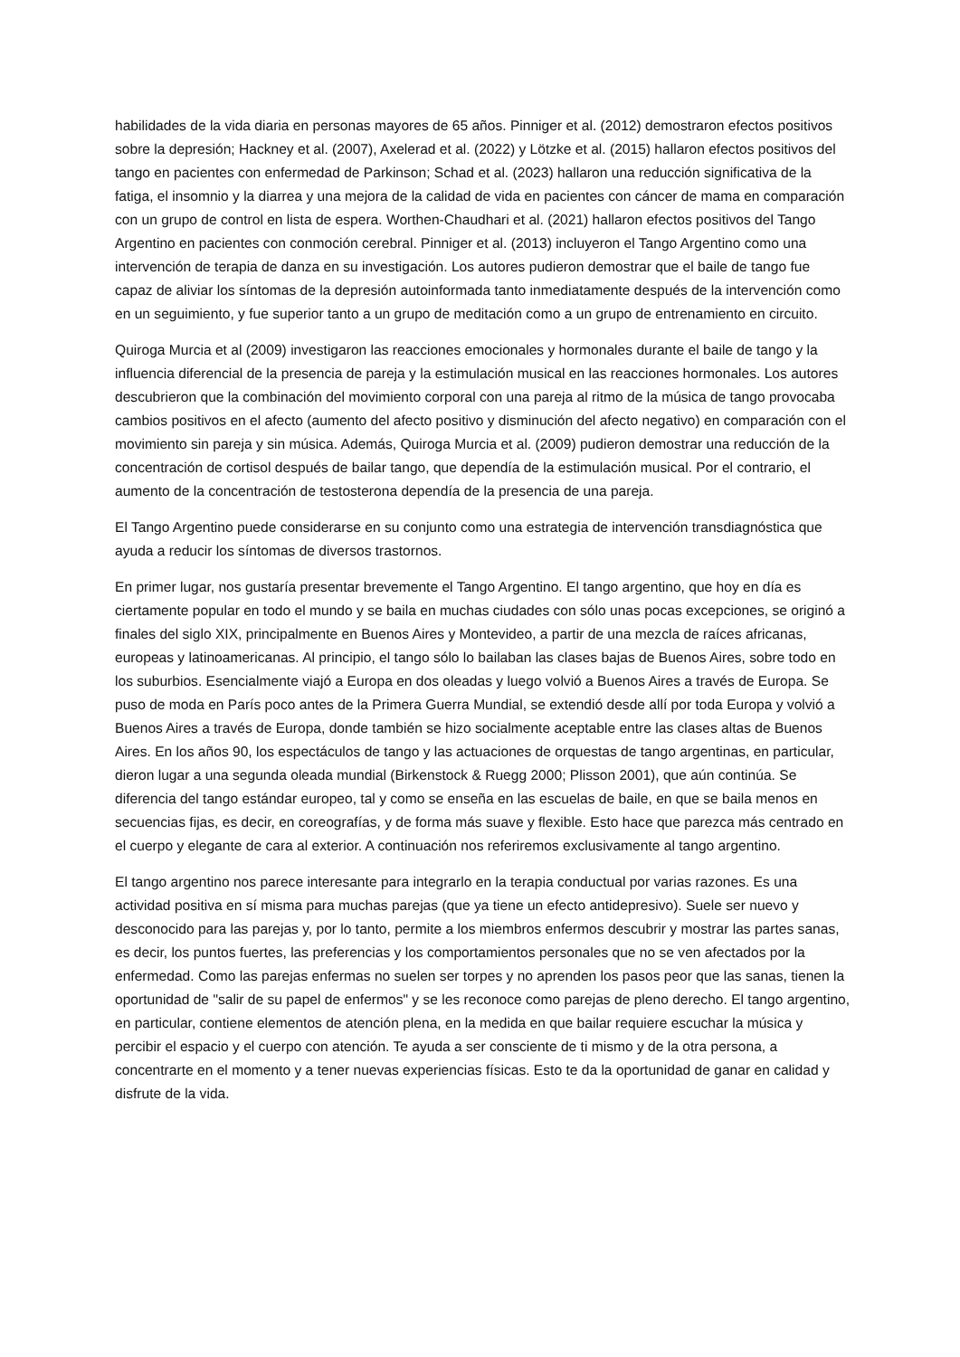habilidades de la vida diaria en personas mayores de 65 años. Pinniger et al. (2012) demostraron efectos positivos sobre la depresión; Hackney et al. (2007), Axelerad et al. (2022) y Lötzke et al. (2015) hallaron efectos positivos del tango en pacientes con enfermedad de Parkinson; Schad et al. (2023) hallaron una reducción significativa de la fatiga, el insomnio y la diarrea y una mejora de la calidad de vida en pacientes con cáncer de mama en comparación con un grupo de control en lista de espera. Worthen-Chaudhari et al. (2021) hallaron efectos positivos del Tango Argentino en pacientes con conmoción cerebral. Pinniger et al. (2013) incluyeron el Tango Argentino como una intervención de terapia de danza en su investigación. Los autores pudieron demostrar que el baile de tango fue capaz de aliviar los síntomas de la depresión autoinformada tanto inmediatamente después de la intervención como en un seguimiento, y fue superior tanto a un grupo de meditación como a un grupo de entrenamiento en circuito.
Quiroga Murcia et al (2009) investigaron las reacciones emocionales y hormonales durante el baile de tango y la influencia diferencial de la presencia de pareja y la estimulación musical en las reacciones hormonales. Los autores descubrieron que la combinación del movimiento corporal con una pareja al ritmo de la música de tango provocaba cambios positivos en el afecto (aumento del afecto positivo y disminución del afecto negativo) en comparación con el movimiento sin pareja y sin música. Además, Quiroga Murcia et al. (2009) pudieron demostrar una reducción de la concentración de cortisol después de bailar tango, que dependía de la estimulación musical. Por el contrario, el aumento de la concentración de testosterona dependía de la presencia de una pareja.
El Tango Argentino puede considerarse en su conjunto como una estrategia de intervención transdiagnóstica que ayuda a reducir los síntomas de diversos trastornos.
En primer lugar, nos gustaría presentar brevemente el Tango Argentino. El tango argentino, que hoy en día es ciertamente popular en todo el mundo y se baila en muchas ciudades con sólo unas pocas excepciones, se originó a finales del siglo XIX, principalmente en Buenos Aires y Montevideo, a partir de una mezcla de raíces africanas, europeas y latinoamericanas. Al principio, el tango sólo lo bailaban las clases bajas de Buenos Aires, sobre todo en los suburbios. Esencialmente viajó a Europa en dos oleadas y luego volvió a Buenos Aires a través de Europa. Se puso de moda en París poco antes de la Primera Guerra Mundial, se extendió desde allí por toda Europa y volvió a Buenos Aires a través de Europa, donde también se hizo socialmente aceptable entre las clases altas de Buenos Aires. En los años 90, los espectáculos de tango y las actuaciones de orquestas de tango argentinas, en particular, dieron lugar a una segunda oleada mundial (Birkenstock & Ruegg 2000; Plisson 2001), que aún continúa. Se diferencia del tango estándar europeo, tal y como se enseña en las escuelas de baile, en que se baila menos en secuencias fijas, es decir, en coreografías, y de forma más suave y flexible. Esto hace que parezca más centrado en el cuerpo y elegante de cara al exterior. A continuación nos referiremos exclusivamente al tango argentino.
El tango argentino nos parece interesante para integrarlo en la terapia conductual por varias razones. Es una actividad positiva en sí misma para muchas parejas (que ya tiene un efecto antidepresivo). Suele ser nuevo y desconocido para las parejas y, por lo tanto, permite a los miembros enfermos descubrir y mostrar las partes sanas, es decir, los puntos fuertes, las preferencias y los comportamientos personales que no se ven afectados por la enfermedad. Como las parejas enfermas no suelen ser torpes y no aprenden los pasos peor que las sanas, tienen la oportunidad de "salir de su papel de enfermos" y se les reconoce como parejas de pleno derecho. El tango argentino, en particular, contiene elementos de atención plena, en la medida en que bailar requiere escuchar la música y percibir el espacio y el cuerpo con atención. Te ayuda a ser consciente de ti mismo y de la otra persona, a concentrarte en el momento y a tener nuevas experiencias físicas. Esto te da la oportunidad de ganar en calidad y disfrute de la vida.